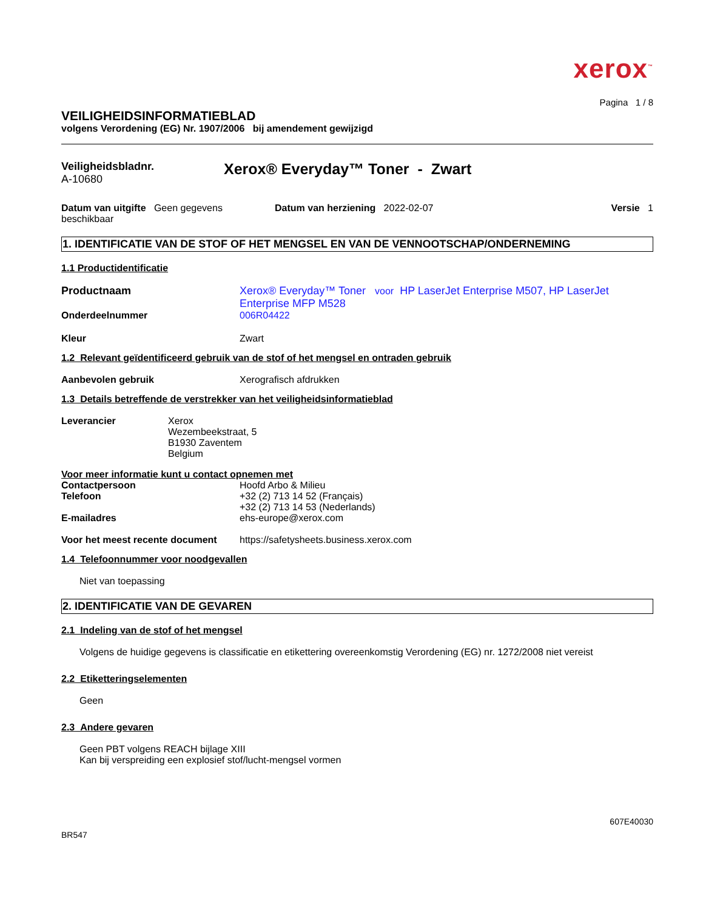xerox<sup>™</sup>
Pagina 1 / 8
VEILIGHEIDSINFORMATIEBLAD
volgens Verordening (EG) Nr. 1907/2006 bij amendement gewijzigd
Veiligheidsbladnr.
A-10680
Xerox® Everyday™ Toner - Zwart
Datum van uitgifte Geen gegevens beschikbaar
Datum van herziening 2022-02-07
Versie 1
1. IDENTIFICATIE VAN DE STOF OF HET MENGSEL EN VAN DE VENNOOTSCHAP/ONDERNEMING
1.1 Productidentificatie
Productnaam Xerox® Everyday™ Toner voor HP LaserJet Enterprise M507, HP LaserJet Enterprise MFP M528
Onderdeelnummer 006R04422
Kleur Zwart
1.2 Relevant geïdentificeerd gebruik van de stof of het mengsel en ontraden gebruik
Aanbevolen gebruik Xerografisch afdrukken
1.3 Details betreffende de verstrekker van het veiligheidsinformatieblad
Leverancier Xerox
Wezembeekstraat, 5
B1930 Zaventem
Belgium
Voor meer informatie kunt u contact opnemen met
Contactpersoon Hoofd Arbo & Milieu
Telefoon +32 (2) 713 14 52 (Français)
+32 (2) 713 14 53 (Nederlands)
E-mailadres ehs-europe@xerox.com
Voor het meest recente document
https://safetysheets.business.xerox.com
1.4 Telefoonnummer voor noodgevallen
Niet van toepassing
2. IDENTIFICATIE VAN DE GEVAREN
2.1 Indeling van de stof of het mengsel
Volgens de huidige gegevens is classificatie en etikettering overeenkomstig Verordening (EG) nr. 1272/2008 niet vereist
2.2 Etiketteringselementen
Geen
2.3 Andere gevaren
Geen PBT volgens REACH bijlage XIII
Kan bij verspreiding een explosief stof/lucht-mengsel vormen
607E40030
BR547